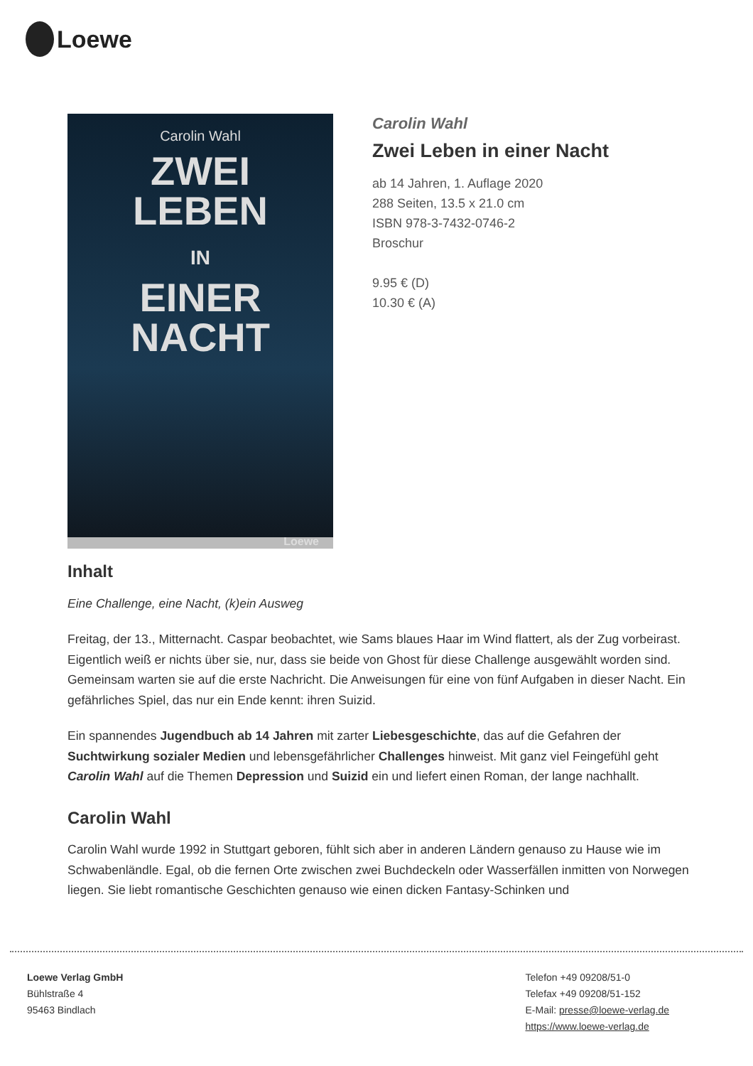Loewe
Carolin Wahl
ZWEI
LEBEN
IN
EINER
NACHT
Loewe
Carolin Wahl
Zwei Leben in einer Nacht
ab 14 Jahren, 1. Auflage 2020
288 Seiten, 13.5 x 21.0 cm
ISBN 978-3-7432-0746-2
Broschur
9.95 € (D)
10.30 € (A)
Inhalt
Eine Challenge, eine Nacht, (k)ein Ausweg
Freitag, der 13., Mitternacht. Caspar beobachtet, wie Sams blaues Haar im Wind flattert, als der Zug vorbeirast. Eigentlich weiß er nichts über sie, nur, dass sie beide von Ghost für diese Challenge ausgewählt worden sind. Gemeinsam warten sie auf die erste Nachricht. Die Anweisungen für eine von fünf Aufgaben in dieser Nacht. Ein gefährliches Spiel, das nur ein Ende kennt: ihren Suizid.
Ein spannendes Jugendbuch ab 14 Jahren mit zarter Liebesgeschichte, das auf die Gefahren der Suchtwirkung sozialer Medien und lebensgefährlicher Challenges hinweist. Mit ganz viel Feingefühl geht Carolin Wahl auf die Themen Depression und Suizid ein und liefert einen Roman, der lange nachhallt.
Carolin Wahl
Carolin Wahl wurde 1992 in Stuttgart geboren, fühlt sich aber in anderen Ländern genauso zu Hause wie im Schwabenländle. Egal, ob die fernen Orte zwischen zwei Buchdeckeln oder Wasserfällen inmitten von Norwegen liegen. Sie liebt romantische Geschichten genauso wie einen dicken Fantasy-Schinken und
Loewe Verlag GmbH
Bühlstraße 4
95463 Bindlach
Telefon +49 09208/51-0
Telefax +49 09208/51-152
E-Mail: presse@loewe-verlag.de
https://www.loewe-verlag.de